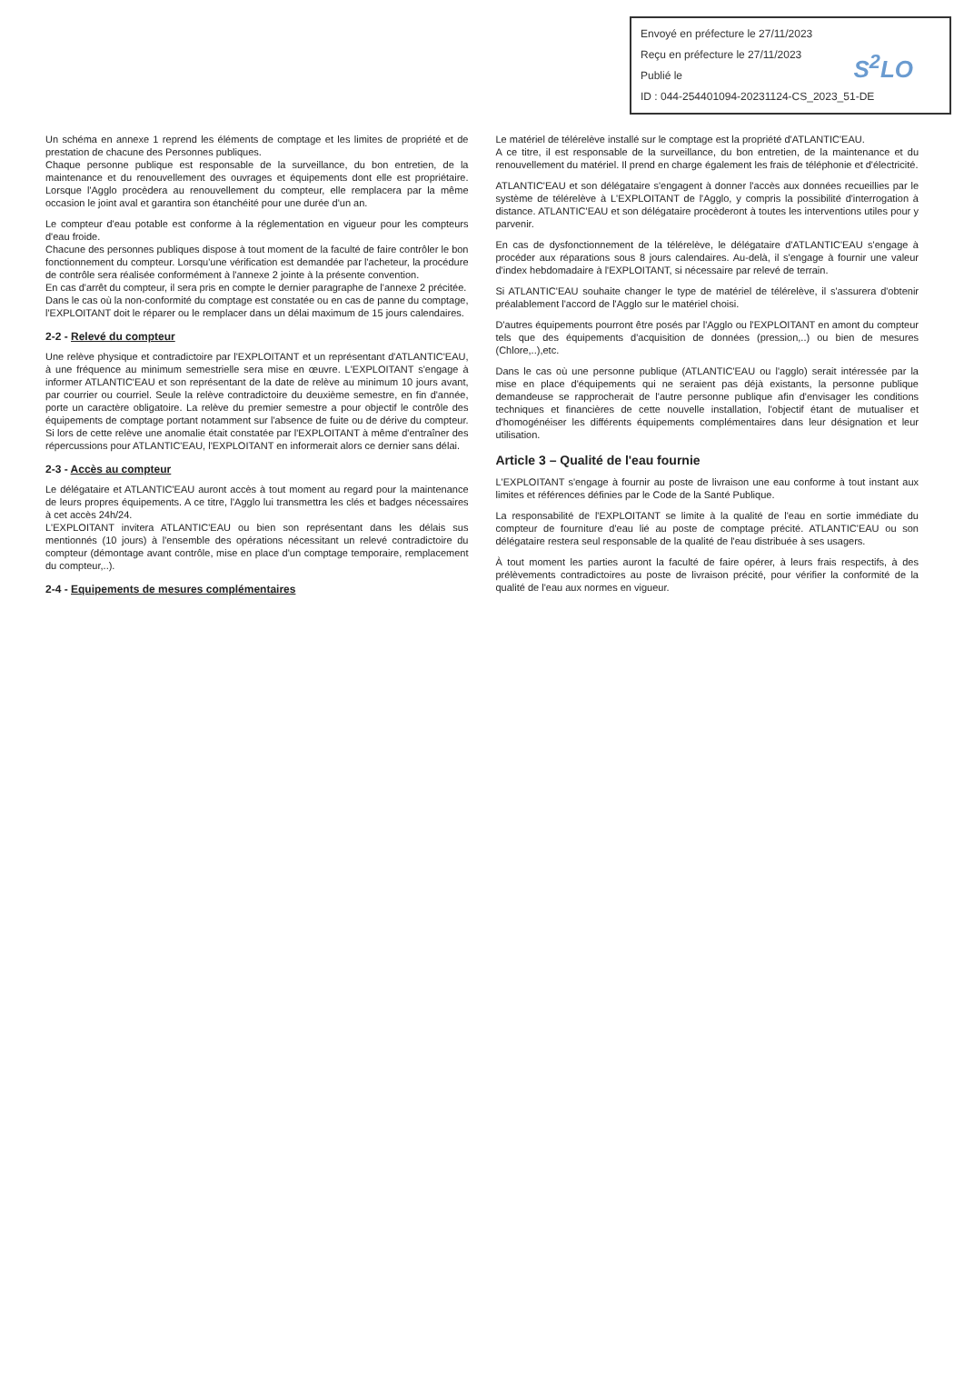Envoyé en préfecture le 27/11/2023
Reçu en préfecture le 27/11/2023
Publié le
ID : 044-254401094-20231124-CS_2023_51-DE
S<sup>2</sup>LO
Un schéma en annexe 1 reprend les éléments de comptage et les limites de propriété et de prestation de chacune des Personnes publiques.
Chaque personne publique est responsable de la surveillance, du bon entretien, de la maintenance et du renouvellement des ouvrages et équipements dont elle est propriétaire. Lorsque l'Agglo procèdera au renouvellement du compteur, elle remplacera par la même occasion le joint aval et garantira son étanchéité pour une durée d'un an.
Le compteur d'eau potable est conforme à la réglementation en vigueur pour les compteurs d'eau froide.
Chacune des personnes publiques dispose à tout moment de la faculté de faire contrôler le bon fonctionnement du compteur. Lorsqu'une vérification est demandée par l'acheteur, la procédure de contrôle sera réalisée conformément à l'annexe 2 jointe à la présente convention.
En cas d'arrêt du compteur, il sera pris en compte le dernier paragraphe de l'annexe 2 précitée.
Dans le cas où la non-conformité du comptage est constatée ou en cas de panne du comptage, l'EXPLOITANT doit le réparer ou le remplacer dans un délai maximum de 15 jours calendaires.
2-2 - Relevé du compteur
Une relève physique et contradictoire par l'EXPLOITANT et un représentant d'ATLANTIC'EAU, à une fréquence au minimum semestrielle sera mise en œuvre. L'EXPLOITANT s'engage à informer ATLANTIC'EAU et son représentant de la date de relève au minimum 10 jours avant, par courrier ou courriel. Seule la relève contradictoire du deuxième semestre, en fin d'année, porte un caractère obligatoire. La relève du premier semestre a pour objectif le contrôle des équipements de comptage portant notamment sur l'absence de fuite ou de dérive du compteur. Si lors de cette relève une anomalie était constatée par l'EXPLOITANT à même d'entraîner des répercussions pour ATLANTIC'EAU, l'EXPLOITANT en informerait alors ce dernier sans délai.
2-3 - Accès au compteur
Le délégataire et ATLANTIC'EAU auront accès à tout moment au regard pour la maintenance de leurs propres équipements. A ce titre, l'Agglo lui transmettra les clés et badges nécessaires à cet accès 24h/24.
L'EXPLOITANT invitera ATLANTIC'EAU ou bien son représentant dans les délais sus mentionnés (10 jours) à l'ensemble des opérations nécessitant un relevé contradictoire du compteur (démontage avant contrôle, mise en place d'un comptage temporaire, remplacement du compteur,..).
2-4 - Equipements de mesures complémentaires
Le matériel de télérelève installé sur le comptage est la propriété d'ATLANTIC'EAU.
A ce titre, il est responsable de la surveillance, du bon entretien, de la maintenance et du renouvellement du matériel. Il prend en charge également les frais de téléphonie et d'électricité.
ATLANTIC'EAU et son délégataire s'engagent à donner l'accès aux données recueillies par le système de télérelève à L'EXPLOITANT de l'Agglo, y compris la possibilité d'interrogation à distance. ATLANTIC'EAU et son délégataire procèderont à toutes les interventions utiles pour y parvenir.
En cas de dysfonctionnement de la télérelève, le délégataire d'ATLANTIC'EAU s'engage à procéder aux réparations sous 8 jours calendaires. Au-delà, il s'engage à fournir une valeur d'index hebdomadaire à l'EXPLOITANT, si nécessaire par relevé de terrain.
Si ATLANTIC'EAU souhaite changer le type de matériel de télérelève, il s'assurera d'obtenir préalablement l'accord de l'Agglo sur le matériel choisi.
D'autres équipements pourront être posés par l'Agglo ou l'EXPLOITANT en amont du compteur tels que des équipements d'acquisition de données (pression,..) ou bien de mesures (Chlore,..),etc.
Dans le cas où une personne publique (ATLANTIC'EAU ou l'agglo) serait intéressée par la mise en place d'équipements qui ne seraient pas déjà existants, la personne publique demandeuse se rapprocherait de l'autre personne publique afin d'envisager les conditions techniques et financières de cette nouvelle installation, l'objectif étant de mutualiser et d'homogénéiser les différents équipements complémentaires dans leur désignation et leur utilisation.
Article 3 – Qualité de l'eau fournie
L'EXPLOITANT s'engage à fournir au poste de livraison une eau conforme à tout instant aux limites et références définies par le Code de la Santé Publique.
La responsabilité de l'EXPLOITANT se limite à la qualité de l'eau en sortie immédiate du compteur de fourniture d'eau lié au poste de comptage précité. ATLANTIC'EAU ou son délégataire restera seul responsable de la qualité de l'eau distribuée à ses usagers.
À tout moment les parties auront la faculté de faire opérer, à leurs frais respectifs, à des prélèvements contradictoires au poste de livraison précité, pour vérifier la conformité de la qualité de l'eau aux normes en vigueur.